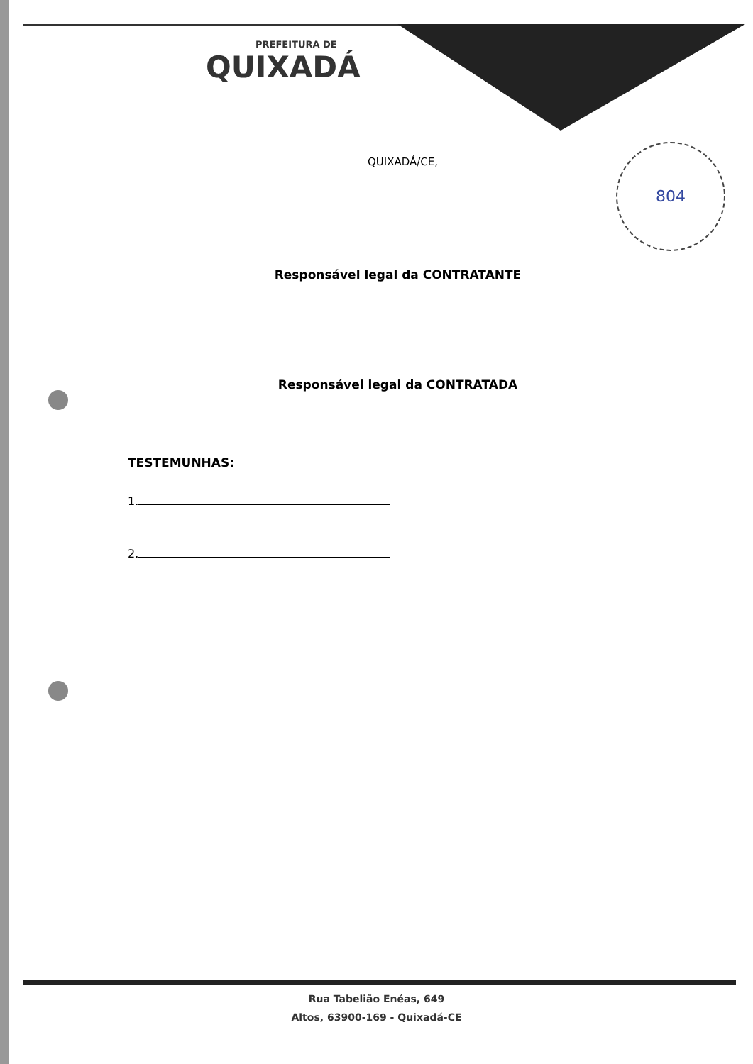804
PREFEITURA DE
QUIXADÁ
QUIXADÁ/CE,
Responsável legal da CONTRATANTE
Responsável legal da CONTRATADA
TESTEMUNHAS:
1.
2.
Rua Tabelião Enéas, 649
Altos, 63900-169 - Quixadá-CE